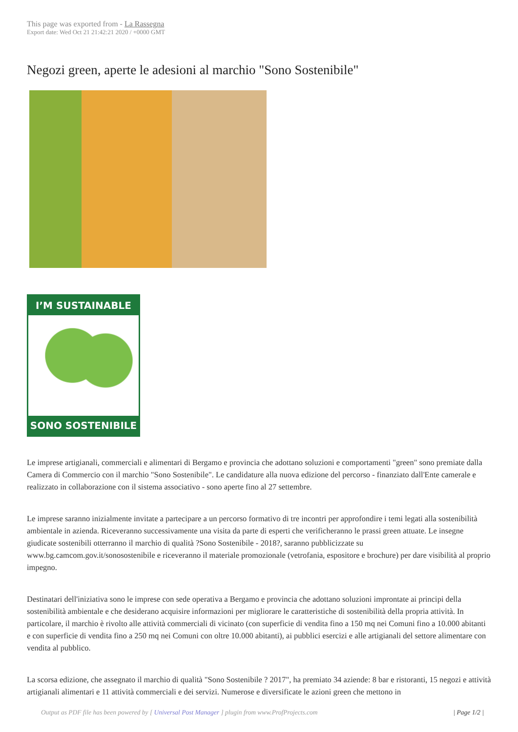This page was exported from - La Rassegna
Export date: Wed Oct 21 21:42:21 2020 / +0000 GMT
Negozi green, aperte le adesioni al marchio "Sono Sostenibile"
I’M SUSTAINABLE
SONO SOSTENIBILE
Le imprese artigianali, commerciali e alimentari di Bergamo e provincia che adottano soluzioni e comportamenti "green" sono premiate dalla Camera di Commercio con il marchio "Sono Sostenibile". Le candidature alla nuova edizione del percorso - finanziato dall'Ente camerale e realizzato in collaborazione con il sistema associativo - sono aperte fino al 27 settembre.
Le imprese saranno inizialmente invitate a partecipare a un percorso formativo di tre incontri per approfondire i temi legati alla sostenibilità ambientale in azienda. Riceveranno successivamente una visita da parte di esperti che verificheranno le prassi green attuate. Le insegne giudicate sostenibili otterranno il marchio di qualità ?Sono Sostenibile - 2018?, saranno pubblicizzate su www.bg.camcom.gov.it/sonosostenibile e riceveranno il materiale promozionale (vetrofania, espositore e brochure) per dare visibilità al proprio impegno.
Destinatari dell'iniziativa sono le imprese con sede operativa a Bergamo e provincia che adottano soluzioni improntate ai principi della sostenibilità ambientale e che desiderano acquisire informazioni per migliorare le caratteristiche di sostenibilità della propria attività. In particolare, il marchio è rivolto alle attività commerciali di vicinato (con superficie di vendita fino a 150 mq nei Comuni fino a 10.000 abitanti e con superficie di vendita fino a 250 mq nei Comuni con oltre 10.000 abitanti), ai pubblici esercizi e alle artigianali del settore alimentare con vendita al pubblico.
La scorsa edizione, che assegnato il marchio di qualità "Sono Sostenibile ? 2017", ha premiato 34 aziende: 8 bar e ristoranti, 15 negozi e attività artigianali alimentari e 11 attività commerciali e dei servizi. Numerose e diversificate le azioni green che mettono in
Output as PDF file has been powered by [ Universal Post Manager ] plugin from www.ProfProjects.com | Page 1/2 |